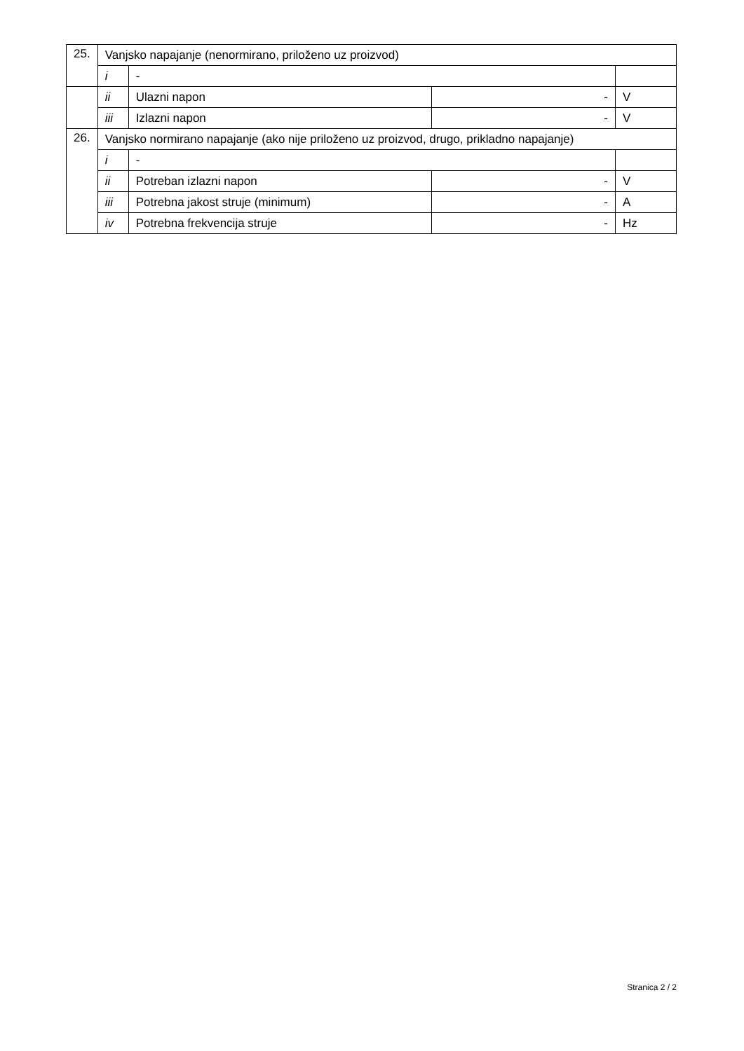| 25. | Vanjsko napajanje (nenormirano, priloženo uz proizvod) | | | |
| | i | - | | |
| | ii | Ulazni napon | - | V |
| | iii | Izlazni napon | - | V |
| 26. | Vanjsko normirano napajanje (ako nije priloženo uz proizvod, drugo, prikladno napajanje) | | | |
| | i | - | | |
| | ii | Potreban izlazni napon | - | V |
| | iii | Potrebna jakost struje (minimum) | - | A |
| | iv | Potrebna frekvencija struje | - | Hz |
Stranica 2 / 2